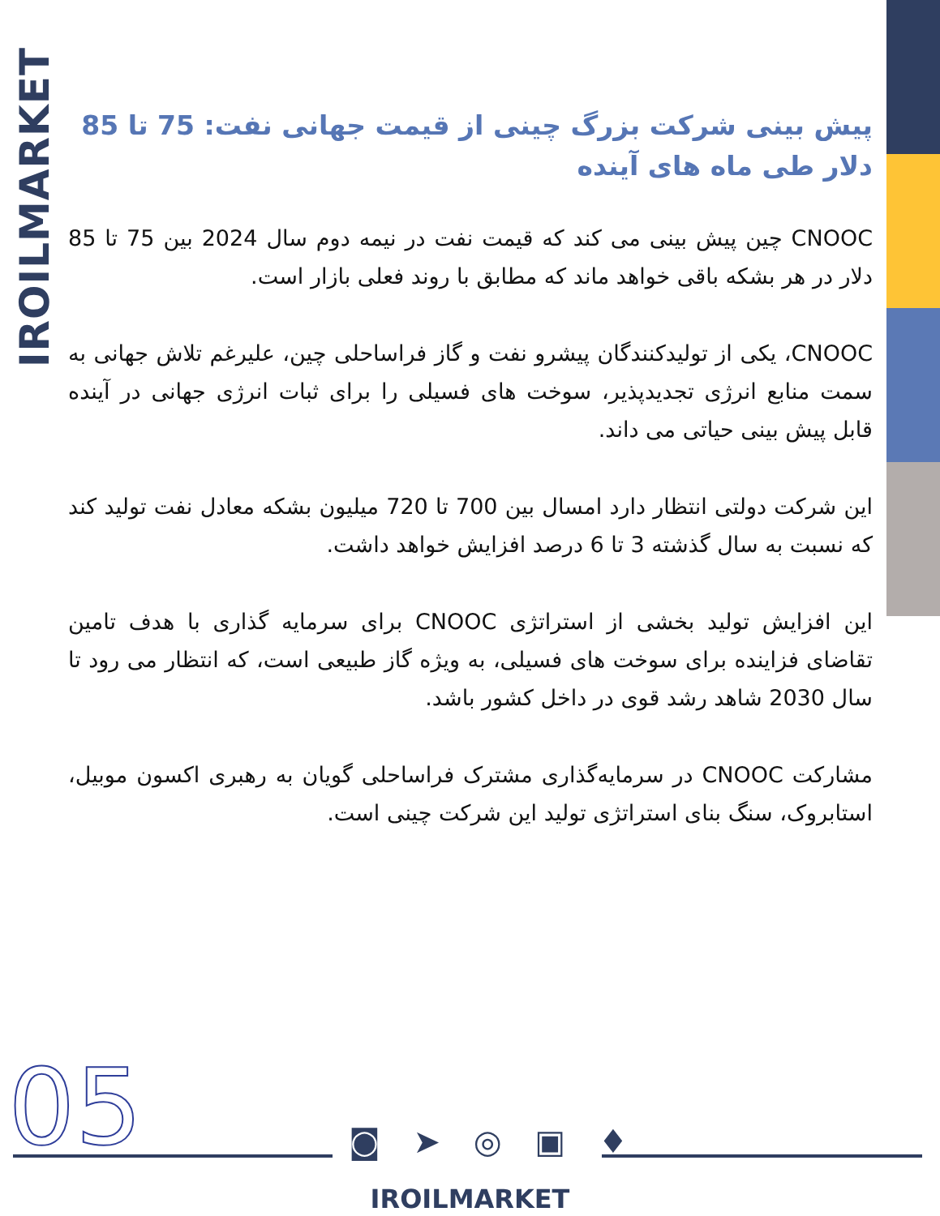IROILMARKET
پیش بینی شرکت بزرگ چینی از قیمت جهانی نفت: 75 تا 85 دلار طی ماه های آینده
CNOOC چین پیش بینی می کند که قیمت نفت در نیمه دوم سال 2024 بین 75 تا 85 دلار در هر بشکه باقی خواهد ماند که مطابق با روند فعلی بازار است.
CNOOC، یکی از تولیدکنندگان پیشرو نفت و گاز فراساحلی چین، علیرغم تلاش جهانی به سمت منابع انرژی تجدیدپذیر، سوخت های فسیلی را برای ثبات انرژی جهانی در آینده قابل پیش بینی حیاتی می داند.
این شرکت دولتی انتظار دارد امسال بین 700 تا 720 میلیون بشکه معادل نفت تولید کند که نسبت به سال گذشته 3 تا 6 درصد افزایش خواهد داشت.
این افزایش تولید بخشی از استراتژی CNOOC برای سرمایه گذاری با هدف تامین تقاضای فزاینده برای سوخت های فسیلی، به ویژه گاز طبیعی است، که انتظار می رود تا سال 2030 شاهد رشد قوی در داخل کشور باشد.
مشارکت CNOOC در سرمایه‌گذاری مشترک فراساحلی گویان به رهبری اکسون موبیل، استابروک، سنگ بنای استراتژی تولید این شرکت چینی است.
05 ◙ ➤ ◎ ▣ ♦
IROILMARKET